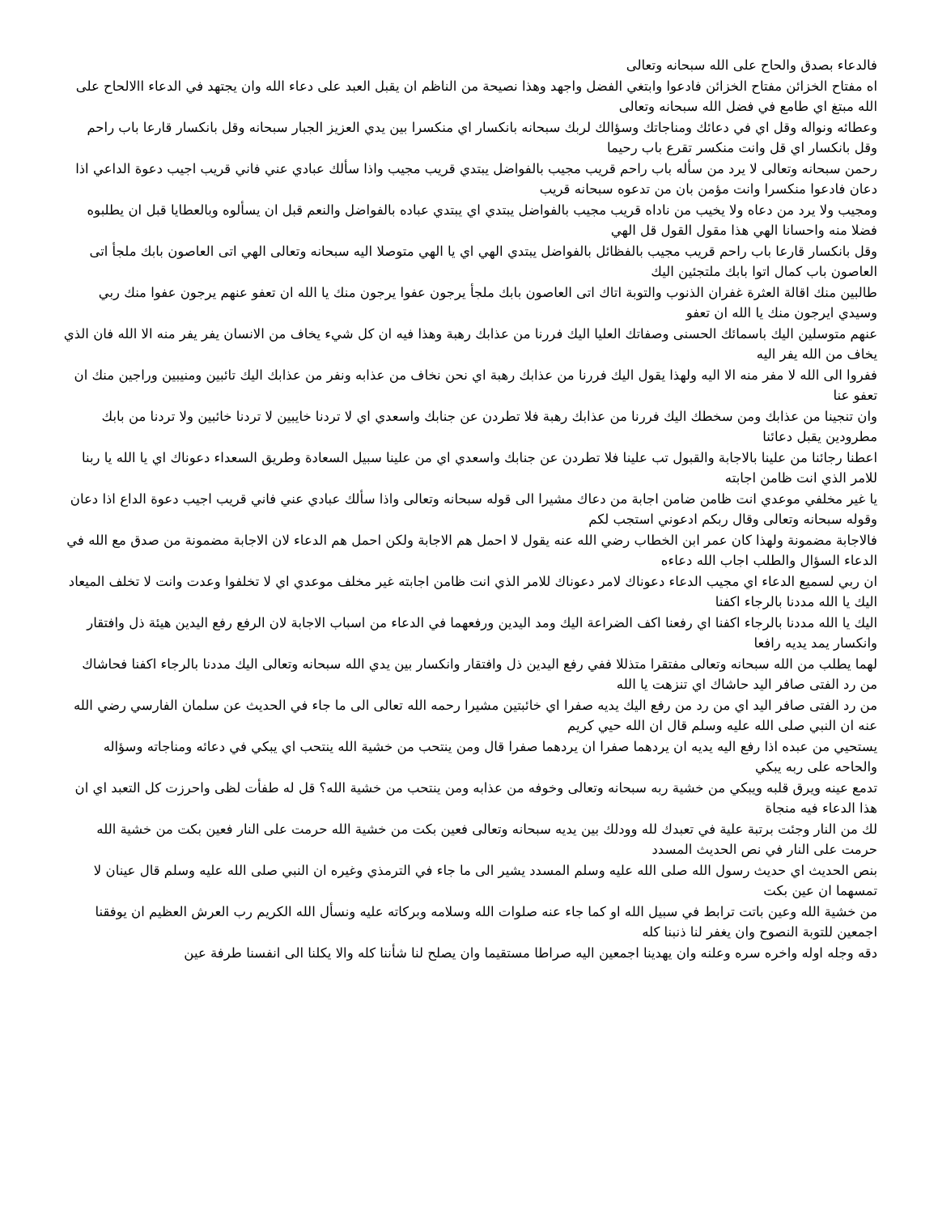فالدعاء بصدق والحاح على الله سبحانه وتعالى
اه مفتاح الخزائن مفتاح الخزائن فادعوا وابتغي الفضل واجهد وهذا نصيحة من الناظم ان يقبل العبد على دعاء الله وان يجتهد في الدعاء االالحاح على الله مبتغ اي طامع في فضل الله سبحانه وتعالى
وعطائه ونواله وقل اي في دعائك ومناجاتك وسؤالك لربك سبحانه بانكسار اي منكسرا بين يدي العزيز الجبار سبحانه وقل بانكسار قارعا باب راحم وقل بانكسار اي قل وانت منكسر تقرع باب رحيما
رحمن سبحانه وتعالى لا يرد من سأله باب راحم قريب مجيب بالفواضل يبتدي قريب مجيب واذا سألك عبادي عني فاني قريب اجيب دعوة الداعي اذا دعان فادعوا منكسرا وانت مؤمن بان من تدعوه سبحانه قريب
ومجيب ولا يرد من دعاه ولا يخيب من ناداه قريب مجيب بالفواضل يبتدي اي يبتدي عباده بالفواضل والنعم قبل ان يسألوه وبالعطايا قبل ان يطلبوه فضلا منه واحسانا الهي هذا مقول القول قل الهي
وقل بانكسار قارعا باب راحم قريب مجيب بالفظائل بالفواضل يبتدي الهي اي يا الهي متوصلا اليه سبحانه وتعالى الهي اتى العاصون بابك ملجأ اتى العاصون باب كمال اتوا بابك ملتجئين اليك
طالبين منك اقالة العثرة غفران الذنوب والتوبة اتاك اتى العاصون بابك ملجأ يرجون عفوا يرجون منك يا الله ان تعفو عنهم يرجون عفوا منك ربي وسيدي ايرجون منك يا الله ان تعفو
عنهم متوسلين اليك باسمائك الحسنى وصفاتك العليا اليك فررنا من عذابك رهبة وهذا فيه ان كل شيء يخاف من الانسان يفر يفر منه الا الله فان الذي يخاف من الله يفر اليه
ففروا الى الله لا مفر منه الا اليه ولهذا يقول اليك فررنا من عذابك رهبة اي نحن نخاف من عذابه ونفر من عذابك اليك تائبين ومنيبين وراجين منك ان تعفو عنا
وان تنجينا من عذابك ومن سخطك اليك فررنا من عذابك رهبة فلا تطردن عن جنابك واسعدي اي لا تردنا خايبين لا تردنا خائبين ولا تردنا من بابك مطرودين يقبل دعائنا
اعطنا رجائنا من علينا بالاجابة والقبول تب علينا فلا تطردن عن جنابك واسعدي اي من علينا سبيل السعادة وطريق السعداء دعوناك اي يا الله يا ربنا للامر الذي انت ظامن اجابته
يا غير مخلفي موعدي انت ظامن ضامن اجابة من دعاك مشيرا الى قوله سبحانه وتعالى واذا سألك عبادي عني فاني قريب اجيب دعوة الداع اذا دعان وقوله سبحانه وتعالى وقال ربكم ادعوني استجب لكم
فالاجابة مضمونة ولهذا كان عمر ابن الخطاب رضي الله عنه يقول لا احمل هم الاجابة ولكن احمل هم الدعاء لان الاجابة مضمونة من صدق مع الله في الدعاء السؤال والطلب اجاب الله دعاءه
ان ربي لسميع الدعاء اي مجيب الدعاء دعوناك لامر دعوناك للامر الذي انت ظامن اجابته غير مخلف موعدي اي لا تخلفوا وعدت وانت لا تخلف الميعاد اليك يا الله مددنا بالرجاء اكفنا
اليك يا الله مددنا بالرجاء اكفنا اي رفعنا اكف الضراعة اليك ومد اليدين ورفعهما في الدعاء من اسباب الاجابة لان الرفع رفع اليدين هيئة ذل وافتقار وانكسار يمد يديه رافعا
لهما يطلب من الله سبحانه وتعالى مفتقرا متذللا ففي رفع اليدين ذل وافتقار وانكسار بين يدي الله سبحانه وتعالى اليك مددنا بالرجاء اكفنا فحاشاك من رد الفتى صافر اليد حاشاك اي تنزهت يا الله
من رد الفتى صافر اليد اي من رد من رفع اليك يديه صفرا اي خائبتين مشيرا رحمه الله تعالى الى ما جاء في الحديث عن سلمان الفارسي رضي الله عنه ان النبي صلى الله عليه وسلم قال ان الله حيي كريم
يستحيي من عبده اذا رفع اليه يديه ان يردهما صفرا ان يردهما صفرا قال ومن ينتحب من خشية الله ينتحب اي يبكي في دعائه ومناجاته وسؤاله والحاحه على ربه يبكي
تدمع عينه ويرق قلبه ويبكي من خشية ربه سبحانه وتعالى وخوفه من عذابه ومن ينتحب من خشية الله؟ قل له طفأت لظى واحرزت كل التعبد اي ان هذا الدعاء فيه منجاة
لك من النار وجئت برتبة علية في تعبدك لله وودلك بين يديه سبحانه وتعالى فعين بكت من خشية الله حرمت على النار فعين بكت من خشية الله حرمت على النار في نص الحديث المسدد
بنص الحديث اي حديث رسول الله صلى الله عليه وسلم المسدد يشير الى ما جاء في الترمذي وغيره ان النبي صلى الله عليه وسلم قال عينان لا تمسهما ان عين بكت
من خشية الله وعين باتت ترابط في سبيل الله او كما جاء عنه صلوات الله وسلامه وبركاته عليه ونسأل الله الكريم رب العرش العظيم ان يوفقنا اجمعين للتوبة النصوح وان يغفر لنا ذنبنا كله
دقه وجله اوله واخره سره وعلنه وان يهدينا اجمعين اليه صراطا مستقيما وان يصلح لنا شأننا كله والا يكلنا الى انفسنا طرفة عين